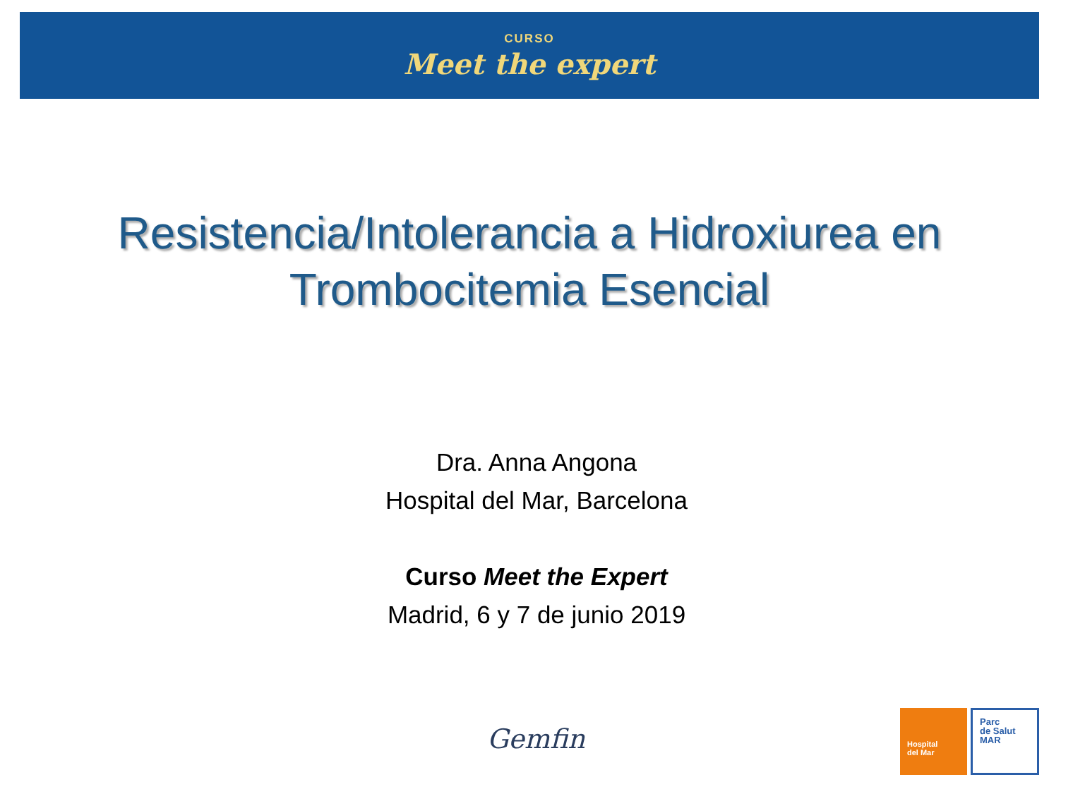CURSO
Meet the expert
Resistencia/Intolerancia a Hidroxiurea en
Trombocitemia Esencial
Dra. Anna Angona
Hospital del Mar, Barcelona
Curso Meet the Expert
Madrid, 6 y 7 de junio 2019
Gemfin
Hospital
del Mar
Parc
de Salut
MAR